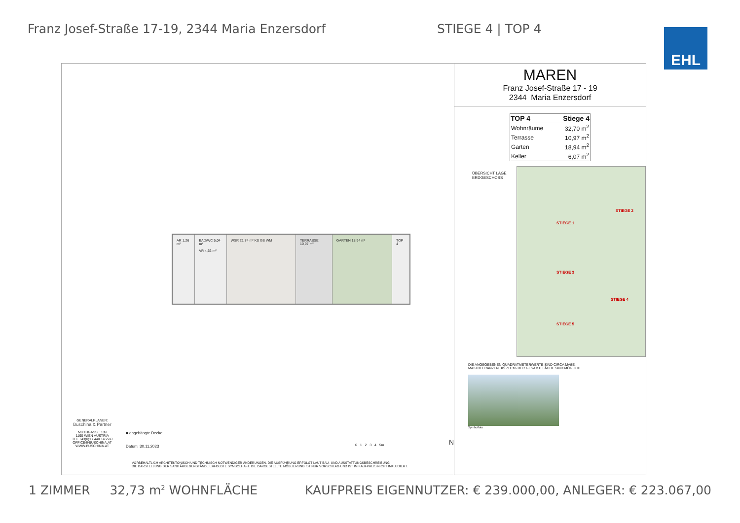Franz Josef-Straße 17-19, 2344 Maria Enzersdorf STIEGE 4 | TOP 4
EHL
AR 1,26 m²
BAD/WC 5,04 m²
VR 4,66 m²
WSR 21,74 m² KS GS WM TERRASSE 10,97 m²
GARTEN 18,94 m² TOP 4
GENERALPLANER:
Buschina & Partner
MUTHGASSE 109
1190 WIEN AUSTRIA
TEL +43(0)1 / 440 14 22-0
OFFICE@BUSCHINA.AT
WWW.BUSCHINA.AT
■ abgehängte Decke
Datum: 30.11.2023
0 1 2 3 4 5m N
VORBEHALTLICH ARCHITEKTONISCH UND TECHNISCH NOTWENDIGER ÄNDERUNGEN. DIE AUSFÜHRUNG ERFOLGT LAUT BAU- UND AUSSTATTUNGSBESCHREIBUNG.
DIE DARSTELLUNG DER SANITÄRGEGENSTÄNDE ERFOLGTE SYMBOLHAFT. DIE DARGESTELLTE MÖBLIERUNG IST NUR VORSCHLAG UND IST IM KAUFPREIS NICHT INKLUDIERT.
MAREN
Franz Josef-Straße 17 - 19
2344 Maria Enzersdorf
| TOP 4 | Stiege 4 |
| --- | --- |
| Wohnräume | 32,70 m<sup>2</sup> |
| Terrasse | 10,97 m<sup>2</sup> |
| Garten | 18,94 m<sup>2</sup> |
| Keller | 6,07 m<sup>2</sup> |
ÜBERSICHT LAGE
ERDGESCHOSS
STIEGE 1
STIEGE 2
STIEGE 3
STIEGE 4
STIEGE 5
DIE ANGEGEBENEN QUADRATMETERWERTE SIND CIRCA MAßE.
MAßTOLERANZEN BIS ZU 3% DER GESAMTFLÄCHE SIND MÖGLICH.
Symbolfoto
1 ZIMMER 32,73 m<sup>2</sup> WOHNFLÄCHE
KAUFPREIS EIGENNUTZER: € 239.000,00, ANLEGER: € 223.067,00